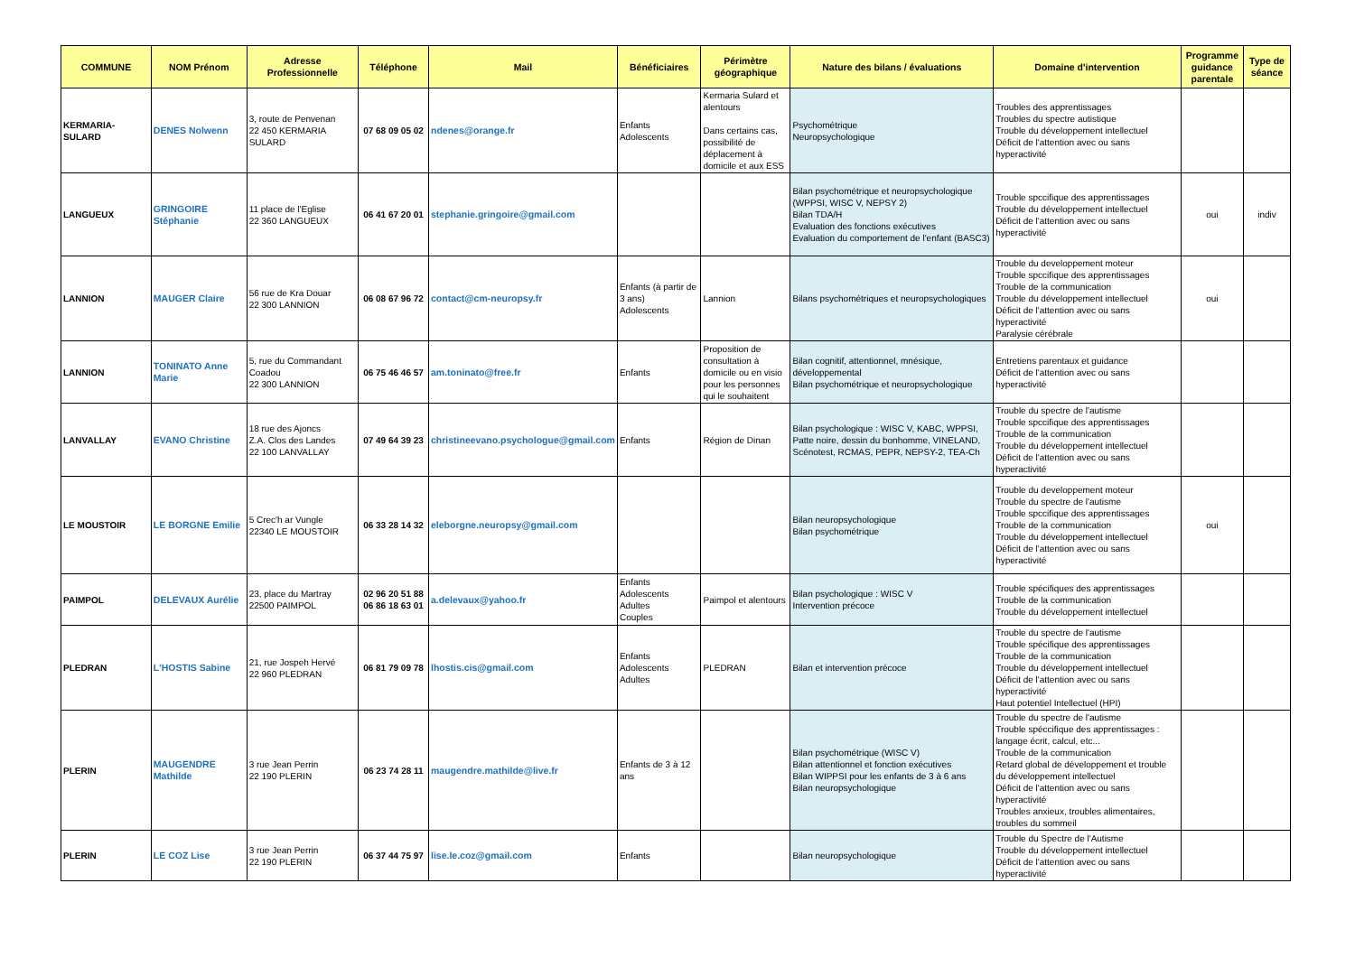| COMMUNE | NOM Prénom | Adresse Professionnelle | Téléphone | Mail | Bénéficiaires | Périmètre géographique | Nature des bilans / évaluations | Domaine d'intervention | Programme guidance parentale | Type de séance |
| --- | --- | --- | --- | --- | --- | --- | --- | --- | --- | --- |
| KERMARIA-SULARD | DENES Nolwenn | 3, route de Penvenan 22 450 KERMARIA SULARD | 07 68 09 05 02 | ndenes@orange.fr | Enfants Adolescents | Kermaria Sulard et alentours Dans certains cas, possibilité de déplacement à domicile et aux ESS | Psychométrique Neuropsychologique | Troubles des apprentissages Troubles du spectre autistique Trouble du développement intellectuel Déficit de l'attention avec ou sans hyperactivité | | |
| LANGUEUX | GRINGOIRE Stéphanie | 11 place de l'Eglise 22 360 LANGUEUX | 06 41 67 20 01 | stephanie.gringoire@gmail.com | | | Bilan psychométrique et neuropsychologique (WPPSI, WISC V, NEPSY 2) Bilan TDA/H Evaluation des fonctions exécutives Evaluation du comportement de l'enfant (BASC3) | Trouble spccifique des apprentissages Trouble du développement intellectuel Déficit de l'attention avec ou sans hyperactivité | oui | indiv |
| LANNION | MAUGER Claire | 56 rue de Kra Douar 22 300 LANNION | 06 08 67 96 72 | contact@cm-neuropsy.fr | Enfants (à partir de 3 ans) Adolescents | Lannion | Bilans psychométriques et neuropsychologiques | Trouble du developpement moteur Trouble spccifique des apprentissages Trouble de la communication Trouble du développement intellectuel Déficit de l'attention avec ou sans hyperactivité Paralysie cérébrale | oui | |
| LANNION | TONINATO Anne Marie | 5, rue du Commandant Coadou 22 300 LANNION | 06 75 46 46 57 | am.toninato@free.fr | Enfants | Proposition de consultation à domicile ou en visio pour les personnes qui le souhaitent | Bilan cognitif, attentionnel, mnésique, développemental Bilan psychométrique et neuropsychologique | Entretiens parentaux et guidance Déficit de l'attention avec ou sans hyperactivité | | |
| LANVALLAY | EVANO Christine | 18 rue des Ajoncs Z.A. Clos des Landes 22 100 LANVALLAY | 07 49 64 39 23 | christineevano.psychologue@gmail.com | Enfants | Région de Dinan | Bilan psychologique : WISC V, KABC, WPPSI, Patte noire, dessin du bonhomme, VINELAND, Scénotest, RCMAS, PEPR, NEPSY-2, TEA-Ch | Trouble du spectre de l'autisme Trouble spccifique des apprentissages Trouble de la communication Trouble du développement intellectuel Déficit de l'attention avec ou sans hyperactivité | | |
| LE MOUSTOIR | LE BORGNE Emilie | 5 Crec'h ar Vungle 22340 LE MOUSTOIR | 06 33 28 14 32 | eleborgne.neuropsy@gmail.com | | | Bilan neuropsychologique Bilan psychométrique | Trouble du developpement moteur Trouble du spectre de l'autisme Trouble spccifique des apprentissages Trouble de la communication Trouble du développement intellectuel Déficit de l'attention avec ou sans hyperactivité | oui | |
| PAIMPOL | DELEVAUX Aurélie | 23, place du Martray 22500 PAIMPOL | 02 96 20 51 88 06 86 18 63 01 | a.delevaux@yahoo.fr | Enfants Adolescents Adultes Couples | Paimpol et alentours | Bilan psychologique : WISC V Intervention précoce | Trouble spécifiques des apprentissages Trouble de la communication Trouble du développement intellectuel | | |
| PLEDRAN | L'HOSTIS Sabine | 21, rue Jospeh Hervé 22 960 PLEDRAN | 06 81 79 09 78 | lhostis.cis@gmail.com | Enfants Adolescents Adultes | PLEDRAN | Bilan et intervention précoce | Trouble du spectre de l'autisme Trouble spécifique des apprentissages Trouble de la communication Trouble du développement intellectuel Déficit de l'attention avec ou sans hyperactivité Haut potentiel Intellectuel (HPI) | | |
| PLERIN | MAUGENDRE Mathilde | 3 rue Jean Perrin 22 190 PLERIN | 06 23 74 28 11 | maugendre.mathilde@live.fr | Enfants de 3 à 12 ans | | Bilan psychométrique (WISC V) Bilan attentionnel et fonction exécutives Bilan WIPPSI pour les enfants de 3 à 6 ans Bilan neuropsychologique | Trouble du spectre de l'autisme Trouble spéccifique des apprentissages : langage écrit, calcul, etc... Trouble de la communication Retard global de développement et trouble du développement intellectuel Déficit de l'attention avec ou sans hyperactivité Troubles anxieux, troubles alimentaires, troubles du sommeil | | |
| PLERIN | LE COZ Lise | 3 rue Jean Perrin 22 190 PLERIN | 06 37 44 75 97 | lise.le.coz@gmail.com | Enfants | | Bilan neuropsychologique | Trouble du Spectre de l'Autisme Trouble du développement intellectuel Déficit de l'attention avec ou sans hyperactivité | | |